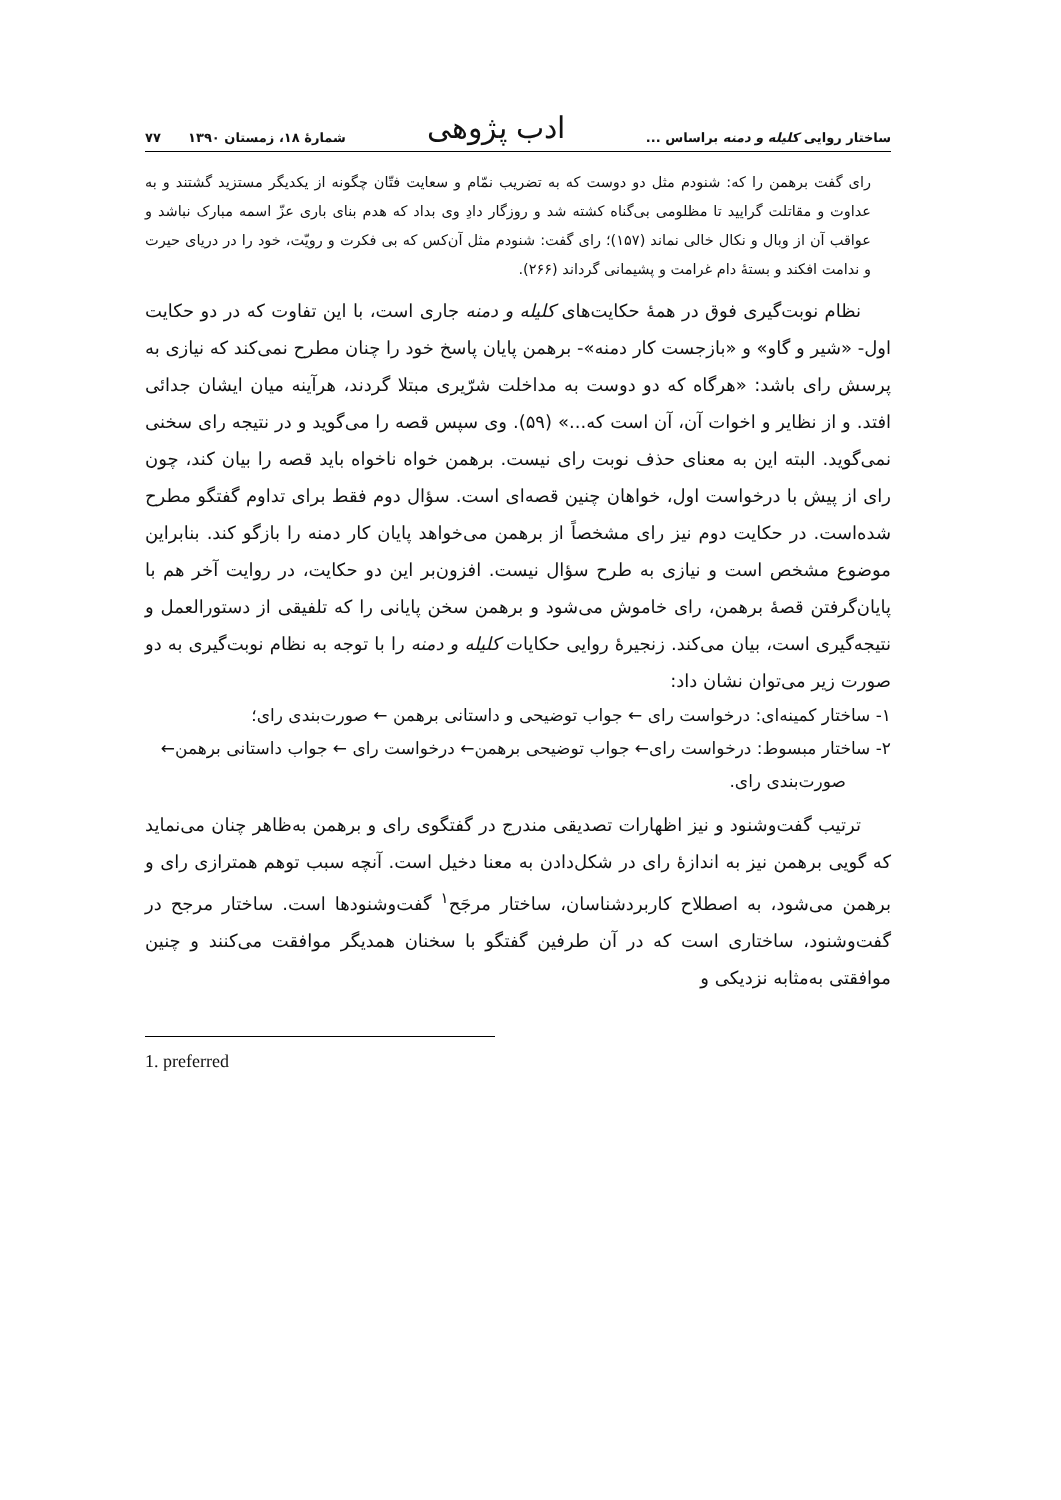ساختار روایی کلیله و دمنه براساس ... ادب پژوهی شمارهٔ ۱۸، زمستان ۱۳۹۰ ۷۷
رای گفت برهمن را که: شنودم مثل دو دوست که به تضریب نمّام و سعایت فتّان چگونه از یکدیگر مستزید گشتند و به عداوت و مقاتلت گرایید تا مظلومی بی‌گناه کشته شد و روزگار دادِ وی بداد که هدم بنای باری عزّ اسمه مبارک نباشد و عواقب آن از وبال و نکال خالی نماند (۱۵۷)؛ رای گفت: شنودم مثل آن‌کس که بی فکرت و رویّت، خود را در دریای حیرت و ندامت افکند و بستهٔ دام غرامت و پشیمانی گرداند (۲۶۶).
نظام نوبت‌گیری فوق در همهٔ حکایت‌های کلیله و دمنه جاری است، با این تفاوت که در دو حکایت اول- «شیر و گاو» و «بازجست کار دمنه»- برهمن پایان پاسخ خود را چنان مطرح نمی‌کند که نیازی به پرسش رای باشد: «هرگاه که دو دوست به مداخلت شرّیری مبتلا گردند، هرآینه میان ایشان جدائی افتد. و از نظایر و اخوات آن، آن است که...» (۵۹). وی سپس قصه را می‌گوید و در نتیجه رای سخنی نمی‌گوید. البته این به معنای حذف نوبت رای نیست. برهمن خواه ناخواه باید قصه را بیان کند، چون رای از پیش با درخواست اول، خواهان چنین قصه‌ای است. سؤال دوم فقط برای تداوم گفتگو مطرح شده‌است. در حکایت دوم نیز رای مشخصاً از برهمن می‌خواهد پایان کار دمنه را بازگو کند. بنابراین موضوع مشخص است و نیازی به طرح سؤال نیست. افزون‌بر این دو حکایت، در روایت آخر هم با پایان‌گرفتن قصهٔ برهمن، رای خاموش می‌شود و برهمن سخن پایانی را که تلفیقی از دستورالعمل و نتیجه‌گیری است، بیان می‌کند. زنجیرهٔ روایی حکایات کلیله و دمنه را با توجه به نظام نوبت‌گیری به دو صورت زیر می‌توان نشان داد:
۱- ساختار کمینه‌ای: درخواست رای ← جواب توضیحی و داستانی برهمن ← صورت‌بندی رای؛
۲- ساختار مبسوط: درخواست رای← جواب توضیحی برهمن← درخواست رای ← جواب داستانی برهمن← صورت‌بندی رای.
ترتیب گفت‌وشنود و نیز اظهارات تصدیقی مندرج در گفتگوی رای و برهمن به‌ظاهر چنان می‌نماید که گویی برهمن نیز به اندازهٔ رای در شکل‌دادن به معنا دخیل است. آنچه سبب توهم همترازی رای و برهمن می‌شود، به اصطلاح کاربردشناسان، ساختار مرجَح<sup>۱</sup> گفت‌وشنودها است. ساختار مرجح در گفت‌وشنود، ساختاری است که در آن طرفین گفتگو با سخنان همدیگر موافقت می‌کنند و چنین موافقتی به‌مثابه نزدیکی و
1. preferred